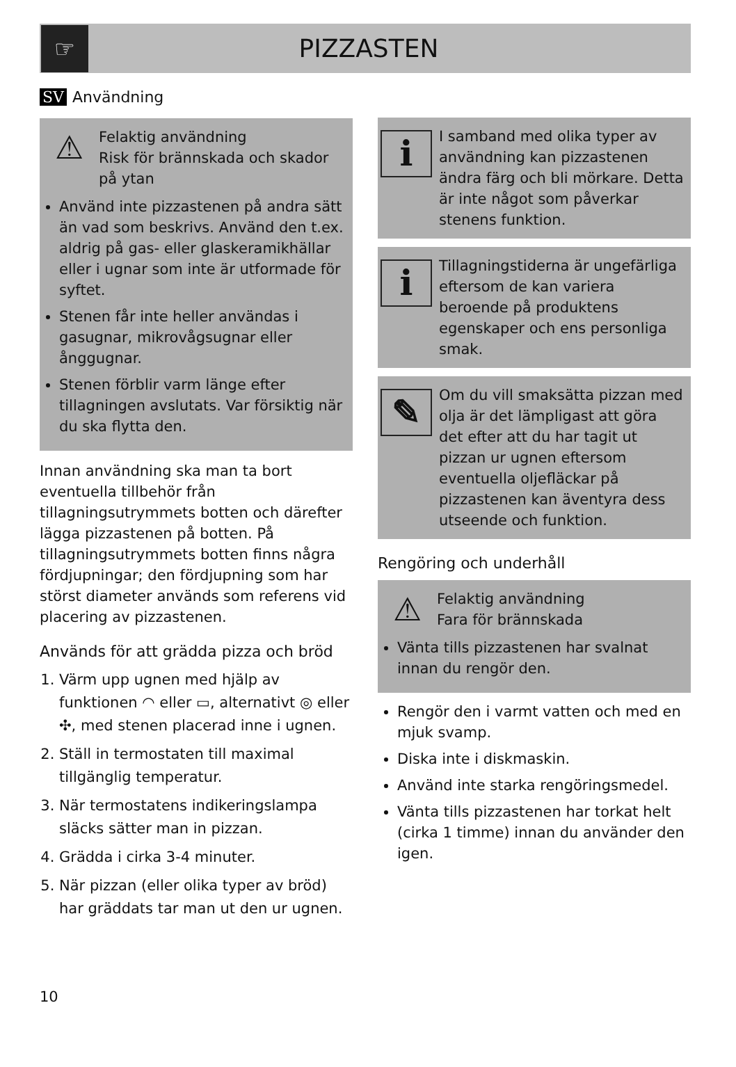☞
PIZZASTEN
SV Användning
⚠
Felaktig användning
Risk för brännskada och skador på ytan
Använd inte pizzastenen på andra sätt än vad som beskrivs. Använd den t.ex. aldrig på gas- eller glaskeramikhällar eller i ugnar som inte är utformade för syftet.
Stenen får inte heller användas i gasugnar, mikrovågsugnar eller ånggugnar.
Stenen förblir varm länge efter tillagningen avslutats. Var försiktig när du ska flytta den.
Innan användning ska man ta bort eventuella tillbehör från tillagningsutrymmets botten och därefter lägga pizzastenen på botten. På tillagningsutrymmets botten finns några fördjupningar; den fördjupning som har störst diameter används som referens vid placering av pizzastenen.
Används för att grädda pizza och bröd
1. Värm upp ugnen med hjälp av funktionen ◠ eller ▭, alternativt ◎ eller ✣, med stenen placerad inne i ugnen.
2. Ställ in termostaten till maximal tillgänglig temperatur.
3. När termostatens indikeringslampa släcks sätter man in pizzan.
4. Grädda i cirka 3-4 minuter.
5. När pizzan (eller olika typer av bröd) har gräddats tar man ut den ur ugnen.
i
I samband med olika typer av användning kan pizzastenen ändra färg och bli mörkare. Detta är inte något som påverkar stenens funktion.
i
Tillagningstiderna är ungefärliga eftersom de kan variera beroende på produktens egenskaper och ens personliga smak.
✎
Om du vill smaksätta pizzan med olja är det lämpligast att göra det efter att du har tagit ut pizzan ur ugnen eftersom eventuella oljefläckar på pizzastenen kan äventyra dess utseende och funktion.
Rengöring och underhåll
⚠
Felaktig användning
Fara för brännskada
Vänta tills pizzastenen har svalnat innan du rengör den.
Rengör den i varmt vatten och med en mjuk svamp.
Diska inte i diskmaskin.
Använd inte starka rengöringsmedel.
Vänta tills pizzastenen har torkat helt (cirka 1 timme) innan du använder den igen.
10